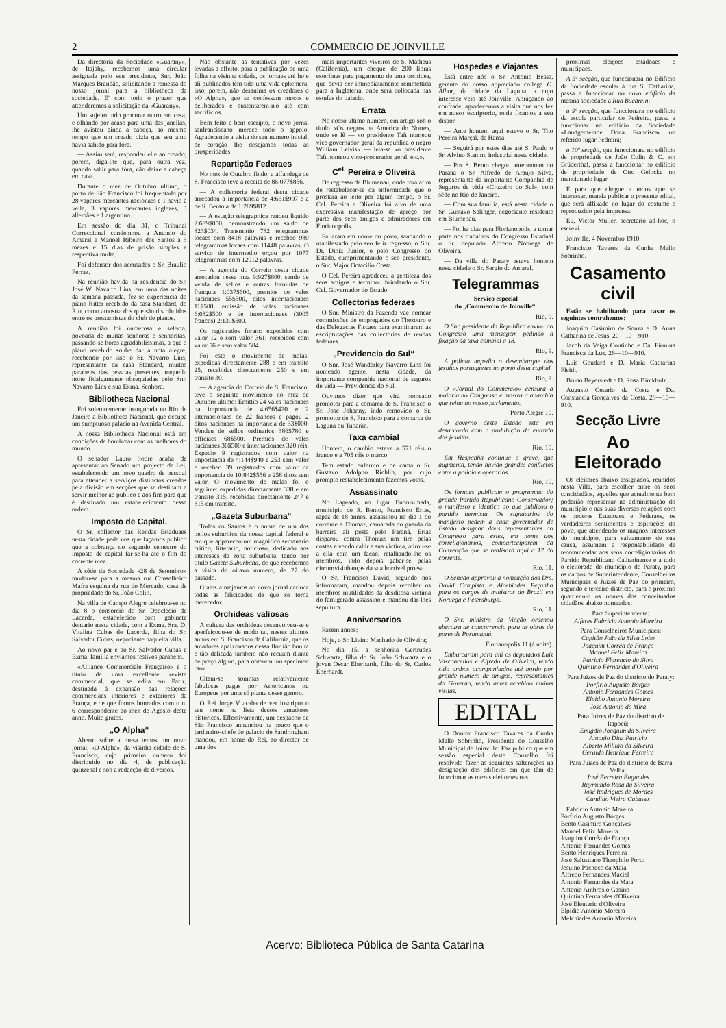2 COMMERCIO DE JOINVILLE
Da directoria da Sociedade «Guarany», de Itajahy, recebemos uma circular assignada pelo seu presidente, Snr. João Marques Brandão, solicitando a remessa do nosso jornal para a bibliotheca da sociedade. E' com todo o prazer que attenderemos a solicitação da «Guarany».
Um sujeito indo procurar outro em casa, e olhando por acaso para uma das janellas, lhe avistou ainda a cabeça, ao mesmo tempo que um creado dizia que seu amo havia sahido para fóra.
— Assim será, respondeu elle ao creado; porem, diga-lhe que, para outra vez, quando sahir para fóra, não deixe a cabeça em casa.
Durante o mez de Outubro ultimo, o porto de São Francisco foi frequentado por 28 vapores mercantes nacionaes e 1 navio á vella, 3 vapores mercantes inglezes, 3 allemães e 1 argentino.
Em sessão do dia 31, o Tribunal Correccional condemnou a Antonio do Amaral e Manoel Ribeiro dos Santos a 3 mezes e 15 dias de prisão simples e respectiva multa.
Foi defensor dos accusados o Sr. Braulio Ferraz.
Na reunião havida na residencia do Sr. José W. Navarro Lins, em uma das noites da semana passada, fez-se experiencia do piano Ritter recebido da casa Standard, do Rio, como amostra dos que são distribuidos entre os prestamistas do club de pianos.
A reunião foi numerosa e selecta, povoada de muitas senhoras e senhoritas, passando-se horas agradabilissimas, a que o piano recebido soube dar a nota alegre, recebendo por isso o Sr. Navarro Lins, representante da casa Standard, muitos parabens das pessoas presentes, naquella noite fidalgamente obsequiadas pelo Snr. Navarro Lins e sua Exma. Senhora.
Bibliotheca Nacional
Foi solemnemente inaugurada no Rio de Janeiro a Bibliotheca Nacional, que occupa um sumptuoso palacio na Avenida Central.
A nossa Bibliotheca Nacional está em condições de hombrear com as melhores do mundo.
O senador Lauro Sodré acaba de apresentar ao Senado um projecto de Lei, estabelecendo um novo quadro de pessoal para attender a serviços distinctos creados pela divisão em secções que se destinam a servir melhor ao publico e aos fins para que é destinado um estabelecimento dessa ordem.
Imposto de Capital.
O Sr. collector das Rendas Estaduaes nesta cidade pede nos que façamos publico que a cobrança do segundo semestre do imposto de capital far-se-ha até o fim do corrente mez.
A séde da Sociedade «28 de Setembro» mudou-se para a mesma rua Conselheiro Mafra esquina da rua do Mercado, casa de propriedade do Sr. João Colin.
Na villa de Campo Alegre celebrou-se no dia 8 o consorcio do Sr. Deoclecio de Lacerda, estabelecido com gabinete dentario nesta cidade, com a Exma. Sra. D. Vitalina Cubas de Lacerda, filha do Sr. Salvador Cubas, negociante naquella villa.
Ao novo par e ao Sr. Salvador Cubas e Exma. familia enviamos festivos parabens.
«Alliance Commerciale Française» é o titulo de uma excellente revista commercial, que se edita em Pariz, destinada á expansão das relações commerciaes interiores e exteriores da França, e de que fomos honrados com o n. 6 correspondente ao mez de Agosto deste anno. Muito gratos.
„O Alpha“
Aberto sobre a mesa temos um novo jornal, «O Alpha», da visinha cidade de S. Francisco, cujo primeiro numero foi distribuido no dia 4, de publicação quinzenal e sob a redacção de diversos.
Não obstante as tentativas por vezes levadas a effeito, para a publicação de uma folha na visinha cidade, os jornaes até hoje ali publicados têm tido uma vida ephemera; isso, porem, não desanima os creadores d «O Alpha», que se confessam moços e deliberados e sustentarem-n'o até com sacrificios.
Bem feito e bem escripto, o novo jornal sanfranciscano merece todo o appoio. Agradecendo a visita do seu numero inicial, de coração lhe desejamos todas as prosperidades.
Repartição Federaes
No mez de Outubro findo, a alfandega de S. Francisco teve a receita de 86:077$856.
— A collectoria federal desta cidade arrecadou a importancia de 4:661$997 e a de S. Bento a de 1:289$812.
— A estação telegraphica rendeu liquido 2:689$050, demonstrando um saldo de 823$034. Transmittio 782 telegrammas locaes com 8418 palavras e recebeo 980 telegrammas locaes com 11448 palavras. O servico de intermedio orçou por 1077 telegrammas com 12912 palavras.
— A agencia do Correio desta cidade arrecadou nesse mez 9:927$600, sendo de venda de sellos e outras formulas de franquia 1:037$600, premios de vales nacionaes 55$500, ditos internacionaes 11$500, emissão de vales nacionaes 6:682$500 e de internacionaes (3005 francos) 2:139$500.
Os registrados foram: expedidos com valor 12 e sem valor 361; recebidos com valor 56 e sem valor 584.
Foi este o movimento de molas: expedidas directamente 288 e em transito 25, recebidas directamente 250 e em transito 30.
— A agencia do Correio de S. Francisco, teve o seguinte movimento no mez de Outubro ultimo: Emittio 24 vales nacionaes na importancia de 4:656$420 e 2 internacionaes de 22 francos e pagou 2 ditos nacionaes na importancia de 33$000. Vendeu de sellos ordinarios 386$780 e officiaes 68$500. Premios de vales nacionaes 36$500 e internacionaes 320 réis. Expedio 9 registrados com valor na importancia de 4:144$940 e 253 sem valor e recebeo 39 registrados com valor na importancia de 10:842$556 e 258 ditos sem valor. O movimento de malas foi o seguinte: expedidas directamente 338 e em transito 315, recebidas directamente 247 e 315 em transito.
„Gazeta Suburbana“
Todos os Santos é o nome de um dos bellos suburbios da nossa capital federal e em que appareceo um magnifico semanario critico, litterario, noticioso, dedicado aos interesses da zona suburbana, tendo por titulo Gazeta Suburbana, de que recebemos a visita do oitavo numero, de 27 do passado.
Gratos almejamos ao novo jornal carioca todas as felicidades de que se torna merecedor.
Orchideas valiosas
A cultura das orchideas desenvolveu-se e aperfeiçoou-se de modo tal, nestes ultimos annos em S. Francisco da California, que os amadores apaixonados dessa flor tão bonita e tão delicada tambem não recuam diante de preço algum, para obterem um specimen raro.
Citam-se sommas relativamente fabulosas pagas por Americanos ou Europeus por uma só planta desse genero.
O Rei Jorge V acaba de ver inscripto o seu nome na lista desses amadores historicos. Effectivamente, um despacho de São Francisco annunciou ha pouco que o jardineiro-chefe do palacio de Sandringham mandou, em nome do Rei, ao director de uma dos
mais importantes viveiros de S. Matheus (California), um cheque de 200 libras esterlinas para pagamento de uma orchidea, que devia ser immediatamente remmettida para a Inglaterra, onde será collocada nas estufas do palacio.
Errata
No nosso ultimo numero, em artigo sob o titulo «Os negros na America do Norte», onde se lê — «o presidente Taft nomeou vice-governador geral da republica o negro William Leivis» — leia-se «o presidente Taft nomeou vice-procurador geral, etc.».
C<sup>el.</sup> Pereira e Oliveira
De regresso de Blumenau, onde fora afim de restabelecer-se da enfermidade que o prostara ao leito por algum tempo, o Sr. Cel. Pereira e Oliveira foi alvo de uma expressiva manifestação de apreço por parte dos seos amigos e admiradores em Florianopolis.
Fallaram em nome do povo, saudando o manifestado pelo seo feliz regresso, o Snr. Dr. Diniz Junior, e pelo Congresso do Estado, cumprimentando o seo presidente, o Snr. Major Octacilio Costa.
O Cel. Pereira agradeceu a gentileza dos seos amigos e terminou brindando o Snr. Cel. Governador do Estado.
Collectorias federaes
O Snr. Ministro da Fazenda vae nomear commissões de empregados do Thezouro e das Delegacias Fiscaes para examinarem as escripturações das collectorias de rendas federaes.
„Previdencia do Sul“
O Snr. José Wanderley Navarro Lins foi nomeado agente, nesta cidade, da importante companhia nacional de seguros de vida — Previdencia do Sul.
Ouvimos dizer que virá nomeado promotor para a comarca de S. Francisco o Sr. José Johanny, indo removido o Sr. promotor de S. Francisco para a comarca de Laguna ou Tubarão.
Taxa cambial
Hontem, o cambio esteve a 571 réis o franco e a 705 réis o marco.
Tem estado enfermo e de cama o Sr. Gustavo Adolpho Richlin, por cujo prompto restabelecimento fazemos votos.
Assassinato
No Lageado, no lugar Encrusilhada, municipio de S. Bento, Francisco Erias, rapaz de 18 annos, assassinou no dia 1 do corrente a Thomaz, camarada do guarda da barreira ali posta pelo Paraná. Erias disparou contra Thomaz um tiro pelas costas e vendo cahir a sua victima, atirou-se a ella com um facão, retalhando-lhe os membros, indo depois gabar-se pelas circumvisinhanças da sua horrivel proesa.
O Sr. Francisco David, segundo nos informaram, mandou depois recolher os membros mutilidados da desditosa victima do famigerado assassino e mandou dar-lhes sepultura.
Anniversarios
Fazem annos:
Hoje, o Sr. Livino Machado de Oliveira;
No dia 15, a senhorita Gertrudes Schwartz, filha do Sr. João Schwartz e o joven Oscar Eberhardt, filho do Sr. Carlos Eberhardt.
Hospedes e Viajantes
Está entre nós o Sr. Antonio Bessa, gerente do nosso appreciado collega O. Albor, da cidade da Laguna, a cujo interesse veio até Joinville. Abraçando ao confrade, agradecemos a visita que nos fez em nosso escriptorio, onde ficamos a seu dispor.
— Ante hontem aqui esteve o Sr. Tito Pereira Marçal, de Hansa.
— Seguirá por estes dias até S. Paulo o Sr. Alvino Stamm, industrial nesta cidade.
— Por S. Bento chegou antehontem do Paraná o Sr. Alfredo de Araujo Silva, representante da importante Companhia de Seguros de vida «Cruzeiro do Sul», com séde no Rio de Janeiro.
— Com sua familia, está nesta cidade o Sr. Gustavo Salinger, negociante residente em Blumenau.
— Foi ha dias para Florianopolis, a tomar parte nos trabalhos do Congresso Estadual o Sr. deputado Alfredo Nobrega de Oliveira.
— Da villa do Paraty esteve hontem nesta cidade o Sr. Sergio do Amaral.
Telegrammas
Serviço especial
do „Commercio de Joinville“.
Rio, 9.
O Snr. presidente da Republica enviou ao Congresso uma mensagem pedindo a fixação da taxa cambial a 18.
Rio, 9.
A policia impedio o desembarque dos jesuitas portuguezes no porto desta capital.
Rio, 9.
O «Jornal do Commercio» censura a maioria do Congresso e mostra a anarchia que reina no nosso parlamento.
Porto Alegre 10.
O governo deste Estado está em desaccordo com a prohibição da entrada dos jesuitas.
Rio, 10.
Em Hespanha continua a greve, que augmenta, tendo havido grandes conflictos entre a policia e operarios.
Rio, 10.
Os jornaes publicam o programma do grande Partido Republicano Conservador; o manifesto é identico ao que publicou o partido hermista. Os signatarios do manifesto pedem a cada governador de Estado designar dous representantes ao Congresso para estes, em nome dos correligionarios, comparteciparem da Convenção que se realisará aqui a 17 do corrente.
Rio, 11.
O Senado approvou a nomeação dos Drs. David Campista e Alcebiades Peçanha para os cargos de ministros do Brazil em Noruega e Petersburgo.
Rio, 11.
O Snr. ministro da Viação ordenou abertura de concorrencia para as obras do porto de Paranaguá.
Florianopolis 11 (á noite).
Embarcaram para ahi os deputados Luiz Vasconcellos e Alfredo de Oliveira, tendo sido ambos acompanhados até bordo por grande numero de amigos, representantes do Governo, tendo antes recebido muitas visitas.
EDITAL
O Doutor Francisco Tavares da Cunha Mello Sobrinho, Presidente do Conselho Municipal de Joinville: Faz publico que em sessão especial deste Conselho foi resolvido fazer as seguintes salterações na designação dos edificios em que têm de funccionar as mezas eleitoraes nas
proximas eleições estadoaes e municipaes.
A 5ª secção, que funccionara no Edificio da Sociedade escolar á rua S. Catharina, passa a funccionar no novo edificio da mesma sociedade a Rua Bucarein;
a 9ª secção, que funccionara no edificio da escola particular de Pedreira, passa a funccionar no edificio da Sociedade «Landgemeinde Dona Francisca» no referido lugar Pedreira;
a 10ª secção, que funccionara no edificio de propriedade de João Colin & C. em Brüderthal, passa a funccionar no edificio de propriedade de Otto Gelbcke no mencionado lugar.
E para que chegue a todos que se interessar, manda publicar o presente edital, que será affixado no lugar do costume e reproduzido pela imprensa.
Eu, Victor Müller, secretario ad-hoc, o escrevi.
Joinville, 4 Novembro 1910.
Francisco Tavares da Cunha Mello Sobrinho.
Casamento civil
Estão se habilitando para casar os seguintes contrahentes:
Joaquim Casimiro de Souza e D. Anna Catharina de Jesus. 20—10—910.
Jacob da Veiga Coutinho e Da. Firmina Francisca da Luz. 26—10—910.
Luis Goudard e D. Maria Catharina Fleith.
Bruno Beyerstedt e D. Rosa Birckholz.
Augusto Cesario da Costa e Da. Constancia Gonçalves da Costa. 28—10—910.
Secção Livre
Ao Eleitorado
Os eleitores abaixo assignados, reunidos nesta Villa, para escolher entre os seos concidadãos, aquelles que actualmente bem poderião representar na administração do municipio e nas suas diversas relações com os poderes Estadoaes e Federaes, os verdadeiros sentimentos e aspirações do povo, que attendendo os magnos interesses do municipio, para salvamento de sua causa, assumem a responsabilidade de recommendar aos seos correligionarios do Partido Republicano Catharinense e a todo o eleitorado do municipio do Paraty, para os cargos de Superintendente, Conselheiros Municipaes e Juizes de Paz do primeiro, segundo e terceiro districto, para o proximo quatriennio os nomes dos conceituados cidadãos abaixo nomeados:
Para Superintendente:
Alferes Fabricio Antonio Moreira
Para Conselheiros Municipaes:
Capitão João da Silva Lobo
Joaquim Corrêa de França
Manoel Felix Moreira
Patricio Florencio da Silva
Quintino Fernandes d'Oliveira
Para Juizes de Paz do districto do Paraty:
Porfirio Augusto Borges
Antonio Fernandes Gomes
Elpidio Antonio Moreira
José Antonio de Mira
Para Juizes de Paz do districto de Itapocú:
Emigdio Joaquim da Silveira
Antonio Diaz Patricio
Alberto Militão da Silveira
Geraldo Henrique Ferreira
Para Juizes de Paz do districto de Barra Velha:
José Ferreira Fagundes
Raymundo Rosa da Silveira
José Rodrigues de Moraes
Candido Vieira Cabaves
Fabricio Antonio Moreira
Porfirio Augusto Borges
Bento Casimiro Gonçalves
Manoel Felix Moreira
Joaquim Corrêa de França
Antonio Fernandes Gomes
Bento Henriques Ferreira
José Salustiano Theophilo Porto
Jesuino Pacheco da Maia
Alfredo Fernandes Maciel
Antonio Fernandes da Maia
Antonio Ambrosio Gasino
Quintino Fernandes d'Oliveira
José Eleuterio d'Oliveira
Elpidio Antonio Moreira
Melchiades Antonio Moreira.
Acervo: Biblioteca Pública de Santa Catarina